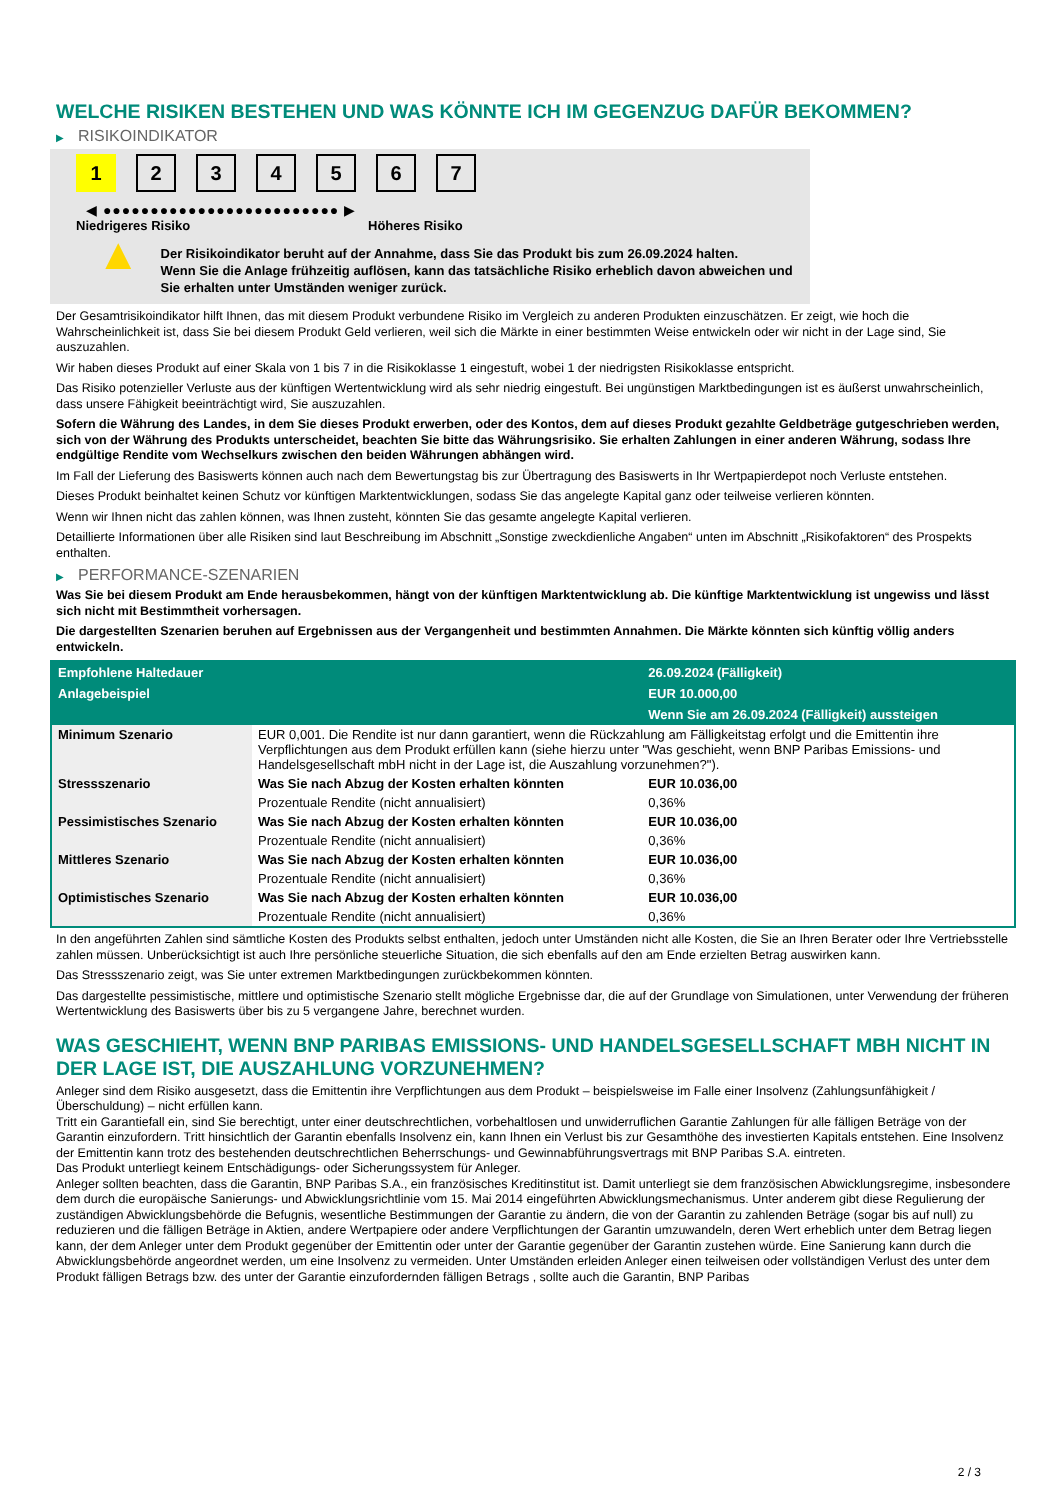WELCHE RISIKEN BESTEHEN UND WAS KÖNNTE ICH IM GEGENZUG DAFÜR BEKOMMEN?
▶ RISIKOINDIKATOR
1 2 3 4 5 6 7
◀ ●●●●●●●●●●●●●●●●●●●●●●●●● ▶
Niedrigeres Risiko Höheres Risiko
▲
Der Risikoindikator beruht auf der Annahme, dass Sie das Produkt bis zum 26.09.2024 halten.
Wenn Sie die Anlage frühzeitig auflösen, kann das tatsächliche Risiko erheblich davon abweichen und Sie erhalten unter Umständen weniger zurück.
Der Gesamtrisikoindikator hilft Ihnen, das mit diesem Produkt verbundene Risiko im Vergleich zu anderen Produkten einzuschätzen. Er zeigt, wie hoch die Wahrscheinlichkeit ist, dass Sie bei diesem Produkt Geld verlieren, weil sich die Märkte in einer bestimmten Weise entwickeln oder wir nicht in der Lage sind, Sie auszuzahlen.
Wir haben dieses Produkt auf einer Skala von 1 bis 7 in die Risikoklasse 1 eingestuft, wobei 1 der niedrigsten Risikoklasse entspricht.
Das Risiko potenzieller Verluste aus der künftigen Wertentwicklung wird als sehr niedrig eingestuft. Bei ungünstigen Marktbedingungen ist es äußerst unwahrscheinlich, dass unsere Fähigkeit beeinträchtigt wird, Sie auszuzahlen.
Sofern die Währung des Landes, in dem Sie dieses Produkt erwerben, oder des Kontos, dem auf dieses Produkt gezahlte Geldbeträge gutgeschrieben werden, sich von der Währung des Produkts unterscheidet, beachten Sie bitte das Währungsrisiko. Sie erhalten Zahlungen in einer anderen Währung, sodass Ihre endgültige Rendite vom Wechselkurs zwischen den beiden Währungen abhängen wird.
Im Fall der Lieferung des Basiswerts können auch nach dem Bewertungstag bis zur Übertragung des Basiswerts in Ihr Wertpapierdepot noch Verluste entstehen.
Dieses Produkt beinhaltet keinen Schutz vor künftigen Marktentwicklungen, sodass Sie das angelegte Kapital ganz oder teilweise verlieren könnten.
Wenn wir Ihnen nicht das zahlen können, was Ihnen zusteht, könnten Sie das gesamte angelegte Kapital verlieren.
Detaillierte Informationen über alle Risiken sind laut Beschreibung im Abschnitt „Sonstige zweckdienliche Angaben“ unten im Abschnitt „Risikofaktoren“ des Prospekts enthalten.
▶ PERFORMANCE-SZENARIEN
Was Sie bei diesem Produkt am Ende herausbekommen, hängt von der künftigen Marktentwicklung ab. Die künftige Marktentwicklung ist ungewiss und lässt sich nicht mit Bestimmtheit vorhersagen.
Die dargestellten Szenarien beruhen auf Ergebnissen aus der Vergangenheit und bestimmten Annahmen. Die Märkte könnten sich künftig völlig anders entwickeln.
| Empfohlene Haltedauer | | 26.09.2024 (Fälligkeit) |
| --- | --- | --- |
| Anlagebeispiel | | EUR 10.000,00 |
| | | Wenn Sie am 26.09.2024 (Fälligkeit) aussteigen |
| Minimum Szenario | EUR 0,001. Die Rendite ist nur dann garantiert, wenn die Rückzahlung am Fälligkeitstag erfolgt und die Emittentin ihre Verpflichtungen aus dem Produkt erfüllen kann (siehe hierzu unter "Was geschieht, wenn BNP Paribas Emissions- und Handelsgesellschaft mbH nicht in der Lage ist, die Auszahlung vorzunehmen?"). | |
| Stressszenario | Was Sie nach Abzug der Kosten erhalten könnten | EUR 10.036,00 |
| | Prozentuale Rendite (nicht annualisiert) | 0,36% |
| Pessimistisches Szenario | Was Sie nach Abzug der Kosten erhalten könnten | EUR 10.036,00 |
| | Prozentuale Rendite (nicht annualisiert) | 0,36% |
| Mittleres Szenario | Was Sie nach Abzug der Kosten erhalten könnten | EUR 10.036,00 |
| | Prozentuale Rendite (nicht annualisiert) | 0,36% |
| Optimistisches Szenario | Was Sie nach Abzug der Kosten erhalten könnten | EUR 10.036,00 |
| | Prozentuale Rendite (nicht annualisiert) | 0,36% |
In den angeführten Zahlen sind sämtliche Kosten des Produkts selbst enthalten, jedoch unter Umständen nicht alle Kosten, die Sie an Ihren Berater oder Ihre Vertriebsstelle zahlen müssen. Unberücksichtigt ist auch Ihre persönliche steuerliche Situation, die sich ebenfalls auf den am Ende erzielten Betrag auswirken kann.
Das Stressszenario zeigt, was Sie unter extremen Marktbedingungen zurückbekommen könnten.
Das dargestellte pessimistische, mittlere und optimistische Szenario stellt mögliche Ergebnisse dar, die auf der Grundlage von Simulationen, unter Verwendung der früheren Wertentwicklung des Basiswerts über bis zu 5 vergangene Jahre, berechnet wurden.
WAS GESCHIEHT, WENN BNP PARIBAS EMISSIONS- UND HANDELSGESELLSCHAFT MBH NICHT IN DER LAGE IST, DIE AUSZAHLUNG VORZUNEHMEN?
Anleger sind dem Risiko ausgesetzt, dass die Emittentin ihre Verpflichtungen aus dem Produkt – beispielsweise im Falle einer Insolvenz (Zahlungsunfähigkeit / Überschuldung) – nicht erfüllen kann.
Tritt ein Garantiefall ein, sind Sie berechtigt, unter einer deutschrechtlichen, vorbehaltlosen und unwiderruflichen Garantie Zahlungen für alle fälligen Beträge von der Garantin einzufordern. Tritt hinsichtlich der Garantin ebenfalls Insolvenz ein, kann Ihnen ein Verlust bis zur Gesamthöhe des investierten Kapitals entstehen. Eine Insolvenz der Emittentin kann trotz des bestehenden deutschrechtlichen Beherrschungs- und Gewinnabführungsvertrags mit BNP Paribas S.A. eintreten.
Das Produkt unterliegt keinem Entschädigungs- oder Sicherungssystem für Anleger.
Anleger sollten beachten, dass die Garantin, BNP Paribas S.A., ein französisches Kreditinstitut ist. Damit unterliegt sie dem französischen Abwicklungsregime, insbesondere dem durch die europäische Sanierungs- und Abwicklungsrichtlinie vom 15. Mai 2014 eingeführten Abwicklungsmechanismus. Unter anderem gibt diese Regulierung der zuständigen Abwicklungsbehörde die Befugnis, wesentliche Bestimmungen der Garantie zu ändern, die von der Garantin zu zahlenden Beträge (sogar bis auf null) zu reduzieren und die fälligen Beträge in Aktien, andere Wertpapiere oder andere Verpflichtungen der Garantin umzuwandeln, deren Wert erheblich unter dem Betrag liegen kann, der dem Anleger unter dem Produkt gegenüber der Emittentin oder unter der Garantie gegenüber der Garantin zustehen würde. Eine Sanierung kann durch die Abwicklungsbehörde angeordnet werden, um eine Insolvenz zu vermeiden. Unter Umständen erleiden Anleger einen teilweisen oder vollständigen Verlust des unter dem Produkt fälligen Betrags bzw. des unter der Garantie einzufordernden fälligen Betrags , sollte auch die Garantin, BNP Paribas
2 / 3